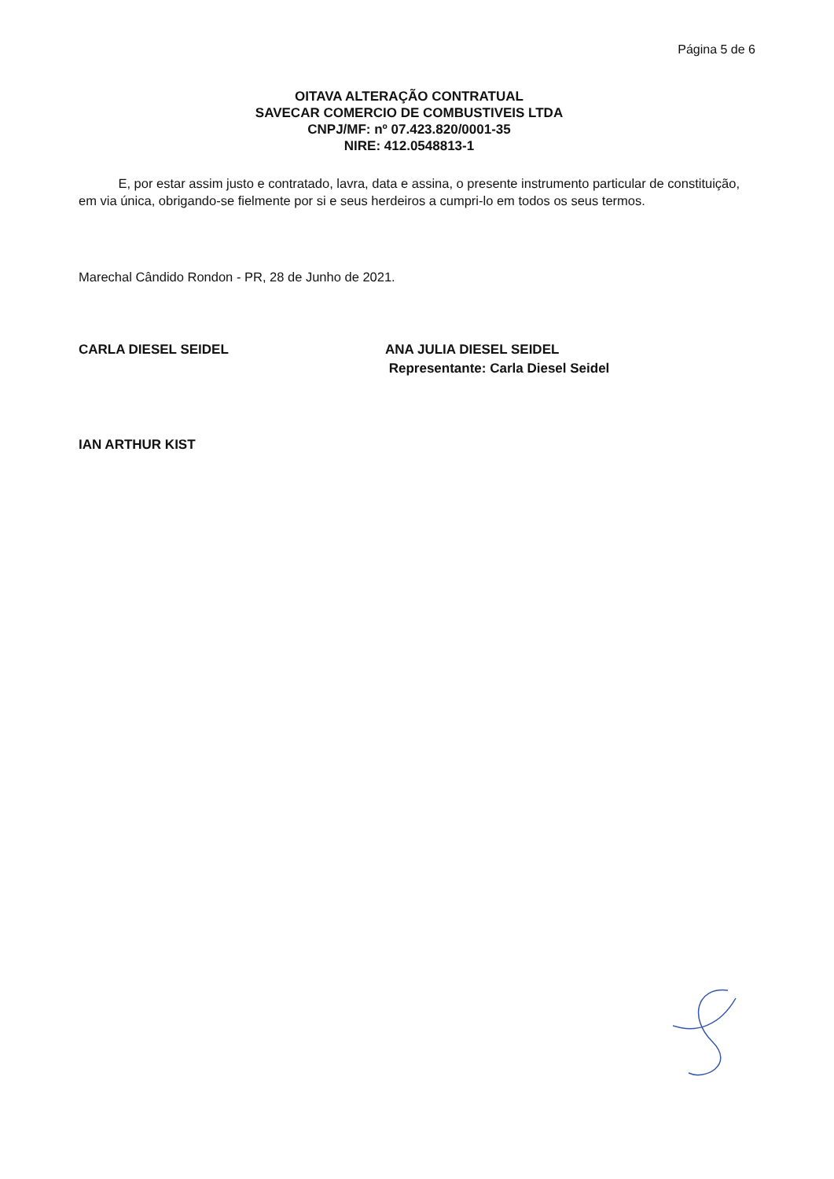Página 5 de 6
OITAVA ALTERAÇÃO CONTRATUAL
SAVECAR COMERCIO DE COMBUSTIVEIS LTDA
CNPJ/MF: nº 07.423.820/0001-35
NIRE: 412.0548813-1
E, por estar assim justo e contratado, lavra, data e assina, o presente instrumento particular de constituição, em via única, obrigando-se fielmente por si e seus herdeiros a cumpri-lo em todos os seus termos.
Marechal Cândido Rondon - PR, 28 de Junho de 2021.
CARLA DIESEL SEIDEL ANA JULIA DIESEL SEIDEL
Representante: Carla Diesel Seidel
IAN ARTHUR KIST